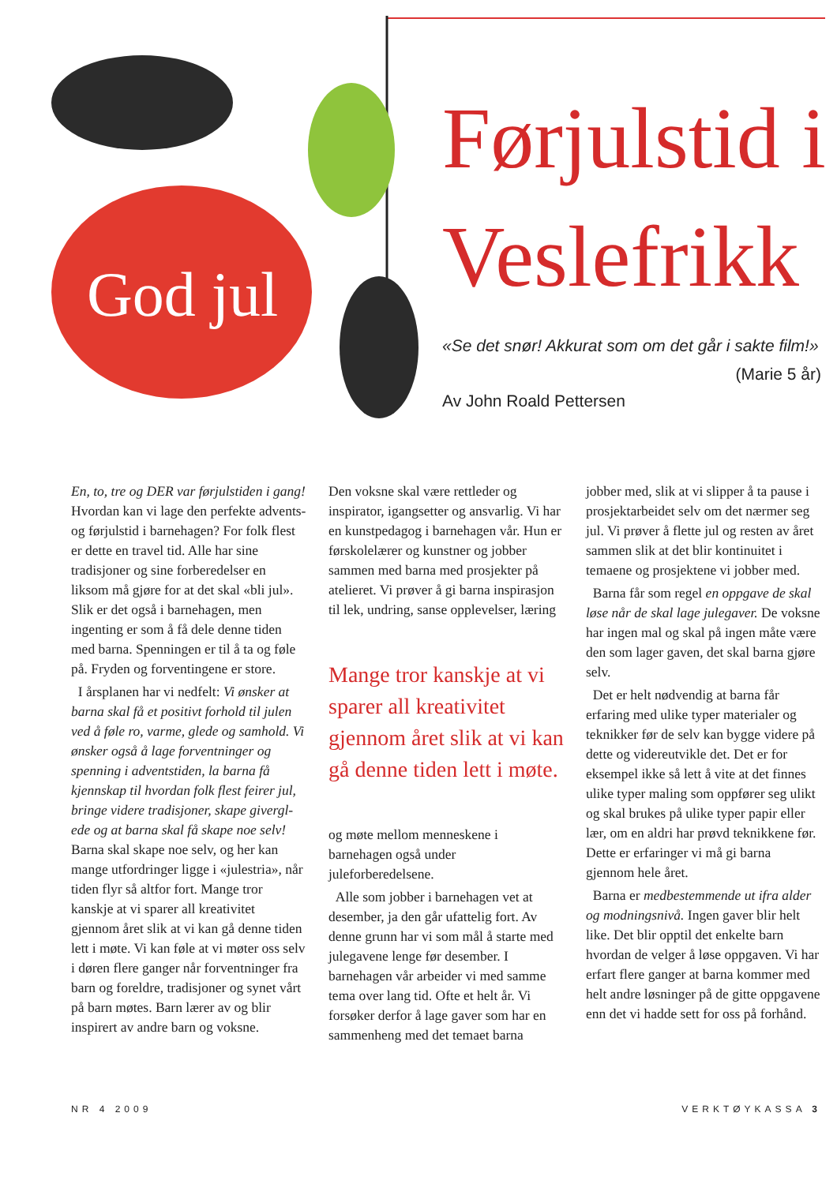God jul
Førjulstid i Veslefrikk
«Se det snør! Akkurat som om det går i sakte film!» (Marie 5 år)
Av John Roald Pettersen
En, to, tre og DER var førjulstiden i gang! Hvordan kan vi lage den perfekte advents- og førjulstid i barnehagen? For folk flest er dette en travel tid. Alle har sine tradisjoner og sine forberedelser en liksom må gjøre for at det skal «bli jul». Slik er det også i barnehagen, men ingenting er som å få dele denne tiden med barna. Spenningen er til å ta og føle på. Fryden og forventingene er store.
I årsplanen har vi nedfelt: Vi ønsker at barna skal få et positivt forhold til julen ved å føle ro, varme, glede og samhold. Vi ønsker også å lage forventninger og spenning i adventstiden, la barna få kjennskap til hvordan folk flest feirer jul, bringe videre tradisjoner, skape givergl­ede og at barna skal få skape noe selv! Barna skal skape noe selv, og her kan mange utfordringer ligge i «julestria», når tiden flyr så altfor fort. Mange tror kanskje at vi sparer all kreativitet gjennom året slik at vi kan gå denne tiden lett i møte. Vi kan føle at vi møter oss selv i døren flere ganger når forventninger fra barn og foreldre, tradisjoner og synet vårt på barn møtes. Barn lærer av og blir inspirert av andre barn og voksne.
Den voksne skal være rettleder og inspirator, igangsetter og ansvarlig. Vi har en kunstpedagog i barnehagen vår. Hun er førskolelærer og kunstner og jobber sammen med barna med prosjekter på atelieret. Vi prøver å gi barna inspirasjon til lek, undring, sanse opplevelser, læring
Mange tror kanskje at vi sparer all kreativitet gjennom året slik at vi kan gå denne tiden lett i møte.
og møte mellom menneskene i barnehagen også under juleforberedelsene.
Alle som jobber i barnehagen vet at desember, ja den går ufattelig fort. Av denne grunn har vi som mål å starte med julegavene lenge før desember. I barnehagen vår arbeider vi med samme tema over lang tid. Ofte et helt år. Vi forsøker derfor å lage gaver som har en sammenheng med det temaet barna
jobber med, slik at vi slipper å ta pause i prosjektarbeidet selv om det nærmer seg jul. Vi prøver å flette jul og resten av året sammen slik at det blir kontinuitet i temaene og prosjektene vi jobber med.
Barna får som regel en oppgave de skal løse når de skal lage julegaver. De voksne har ingen mal og skal på ingen måte være den som lager gaven, det skal barna gjøre selv.
Det er helt nødvendig at barna får erfaring med ulike typer materialer og teknikker før de selv kan bygge videre på dette og videreutvikle det. Det er for eksempel ikke så lett å vite at det finnes ulike typer maling som oppfører seg ulikt og skal brukes på ulike typer papir eller lær, om en aldri har prøvd teknikkene før. Dette er erfaringer vi må gi barna gjennom hele året.
Barna er medbestemmende ut ifra alder og modningsnivå. Ingen gaver blir helt like. Det blir opptil det enkelte barn hvordan de velger å løse oppgaven. Vi har erfart flere ganger at barna kommer med helt andre løsninger på de gitte oppgavene enn det vi hadde sett for oss på forhånd.
NR 4 2009 VERKTØYKASSA 3